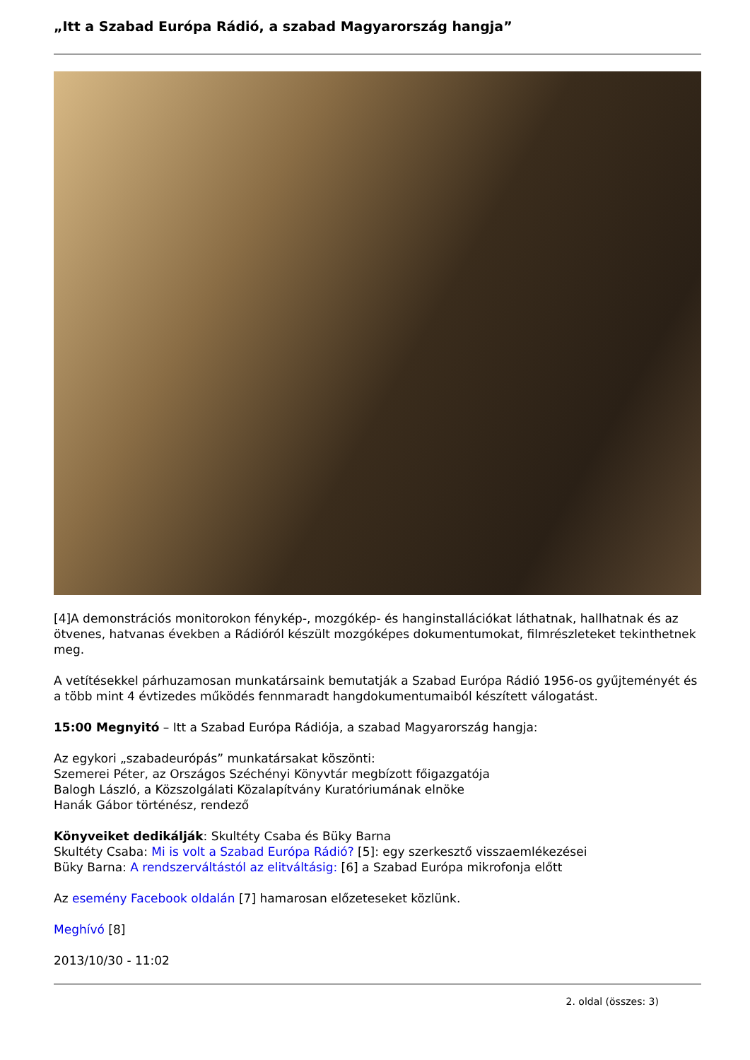„Itt a Szabad Európa Rádió, a szabad Magyarország hangja”
[4]A demonstrációs monitorokon fénykép-, mozgókép- és hanginstallációkat láthatnak, hallhatnak és az ötvenes, hatvanas években a Rádióról készült mozgóképes dokumentumokat, filmrészleteket tekinthetnek meg.
A vetítésekkel párhuzamosan munkatársaink bemutatják a Szabad Európa Rádió 1956-os gyűjteményét és a több mint 4 évtizedes működés fennmaradt hangdokumentumaiból készített válogatást.
15:00 Megnyitó – Itt a Szabad Európa Rádiója, a szabad Magyarország hangja:
Az egykori „szabadeurópás” munkatársakat köszönti:
Szemerei Péter, az Országos Széchényi Könyvtár megbízott főigazgatója
Balogh László, a Közszolgálati Közalapítvány Kuratóriumának elnöke
Hanák Gábor történész, rendező
Könyveiket dedikálják: Skultéty Csaba és Büky Barna
Skultéty Csaba: Mi is volt a Szabad Európa Rádió? [5]: egy szerkesztő visszaemlékezései
Büky Barna: A rendszerváltástól az elitváltásig: [6] a Szabad Európa mikrofonja előtt
Az esemény Facebook oldalán [7] hamarosan előzeteseket közlünk.
Meghívó [8]
2013/10/30 - 11:02
2. oldal (összes: 3)